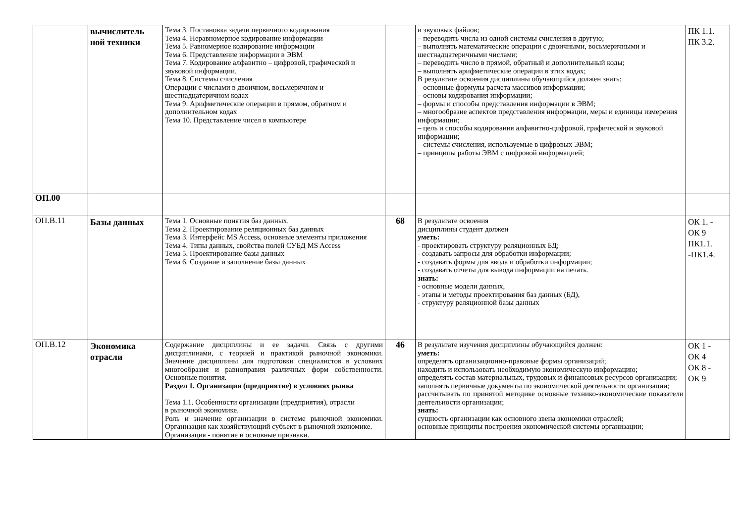| | вычислитель ной техники | Тема 3. Постановка задачи первичного кодирования Тема 4. Неравномерное кодирование информации Тема 5. Равномерное кодирование информации Тема 6. Представление информации в ЭВМ Тема 7. Кодирование алфавитно – цифровой, графической и звуковой информации. Тема 8. Системы счисления Операции с числами в двоичном, восьмеричном и шестнадцатеричном кодах Тема 9. Арифметические операции в прямом, обратном и дополнительном кодах Тема 10. Представление чисел в компьютере | | и звуковых файлов; – переводить числа из одной системы счисления в другую; – выполнять математические операции с двоичными, восьмеричными и шестнадцатеричными числами; – переводить число в прямой, обратный и дополнительный коды; – выполнять арифметические операции в этих кодах; В результате освоения дисциплины обучающийся должен знать: – основные формулы расчета массивов информации; – основы кодирования информации; – формы и способы представления информации в ЭВМ; – многообразие аспектов представления информации, меры и единицы измерения информации; – цель и способы кодирования алфавитно-цифровой, графической и звуковой информации; – системы счисления, используемые в цифровых ЭВМ; – принципы работы ЭВМ с цифровой информацией; | ПК 1.1. ПК 3.2. |
| ОП.00 | | | | | |
| ОП.В.11 | Базы данных | Тема 1. Основные понятия баз данных. Тема 2. Проектирование реляционных баз данных Тема 3. Интерфейс MS Access, основные элементы приложения Тема 4. Типы данных, свойства полей СУБД MS Access Тема 5. Проектирование базы данных Тема 6. Создание и заполнение базы данных | 68 | В результате освоения дисциплины студент должен уметь: - проектировать структуру реляционных БД; - создавать запросы для обработки информации; - создавать формы для ввода и обработки информации; - создавать отчеты для вывода информации на печать. знать: - основные модели данных, - этапы и методы проектирования баз данных (БД), - структуру реляционной базы данных | ОК 1. - ОК 9 ПК1.1. -ПК1.4. |
| ОП.В.12 | Экономика отрасли | Содержание дисциплины и ее задачи. Связь с другими дисциплинами, с теорией и практикой рыночной экономики. Значение дисциплины для подготовки специалистов в условиях многообразия и равноправия различных форм собственности. Основные понятия. Раздел 1. Организация (предприятие) в условиях рынка Тема 1.1. Особенности организации (предприятия), отрасли в рыночной экономике. Роль и значение организации в системе рыночной экономики. Организация как хозяйствующий субъект в рыночной экономике. Организация - понятие и основные признаки. | 46 | В результате изучения дисциплины обучающийся должен: уметь: определять организационно-правовые формы организаций; находить и использовать необходимую экономическую информацию; определять состав материальных, трудовых и финансовых ресурсов организации; заполнять первичные документы по экономической деятельности организации; рассчитывать по принятой методике основные технико-экономические показатели деятельности организации; знать: сущность организации как основного звена экономики отраслей; основные принципы построения экономической системы организации; | ОК 1 - ОК 4 ОК 8 - ОК 9 |